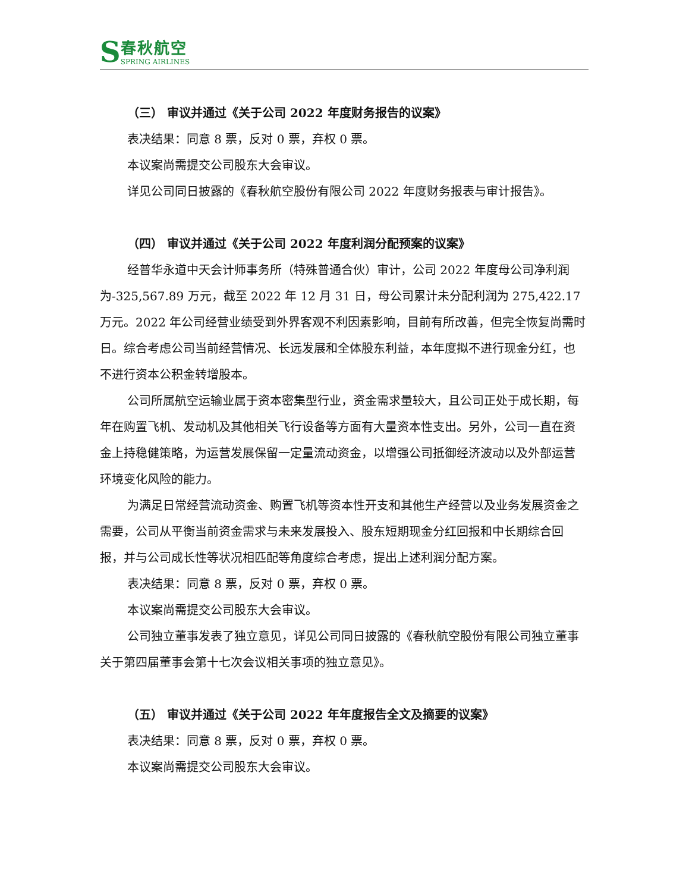S
春秋航空
SPRING AIRLINES
（三） 审议并通过《关于公司 2022 年度财务报告的议案》
表决结果：同意 8 票，反对 0 票，弃权 0 票。
本议案尚需提交公司股东大会审议。
详见公司同日披露的《春秋航空股份有限公司 2022 年度财务报表与审计报告》。
（四） 审议并通过《关于公司 2022 年度利润分配预案的议案》
经普华永道中天会计师事务所（特殊普通合伙）审计，公司 2022 年度母公司净利润为-325,567.89 万元，截至 2022 年 12 月 31 日，母公司累计未分配利润为 275,422.17 万元。2022 年公司经营业绩受到外界客观不利因素影响，目前有所改善，但完全恢复尚需时日。综合考虑公司当前经营情况、长远发展和全体股东利益，本年度拟不进行现金分红，也不进行资本公积金转增股本。
公司所属航空运输业属于资本密集型行业，资金需求量较大，且公司正处于成长期，每年在购置飞机、发动机及其他相关飞行设备等方面有大量资本性支出。另外，公司一直在资金上持稳健策略，为运营发展保留一定量流动资金，以增强公司抵御经济波动以及外部运营环境变化风险的能力。
为满足日常经营流动资金、购置飞机等资本性开支和其他生产经营以及业务发展资金之需要，公司从平衡当前资金需求与未来发展投入、股东短期现金分红回报和中长期综合回报，并与公司成长性等状况相匹配等角度综合考虑，提出上述利润分配方案。
表决结果：同意 8 票，反对 0 票，弃权 0 票。
本议案尚需提交公司股东大会审议。
公司独立董事发表了独立意见，详见公司同日披露的《春秋航空股份有限公司独立董事关于第四届董事会第十七次会议相关事项的独立意见》。
（五） 审议并通过《关于公司 2022 年年度报告全文及摘要的议案》
表决结果：同意 8 票，反对 0 票，弃权 0 票。
本议案尚需提交公司股东大会审议。